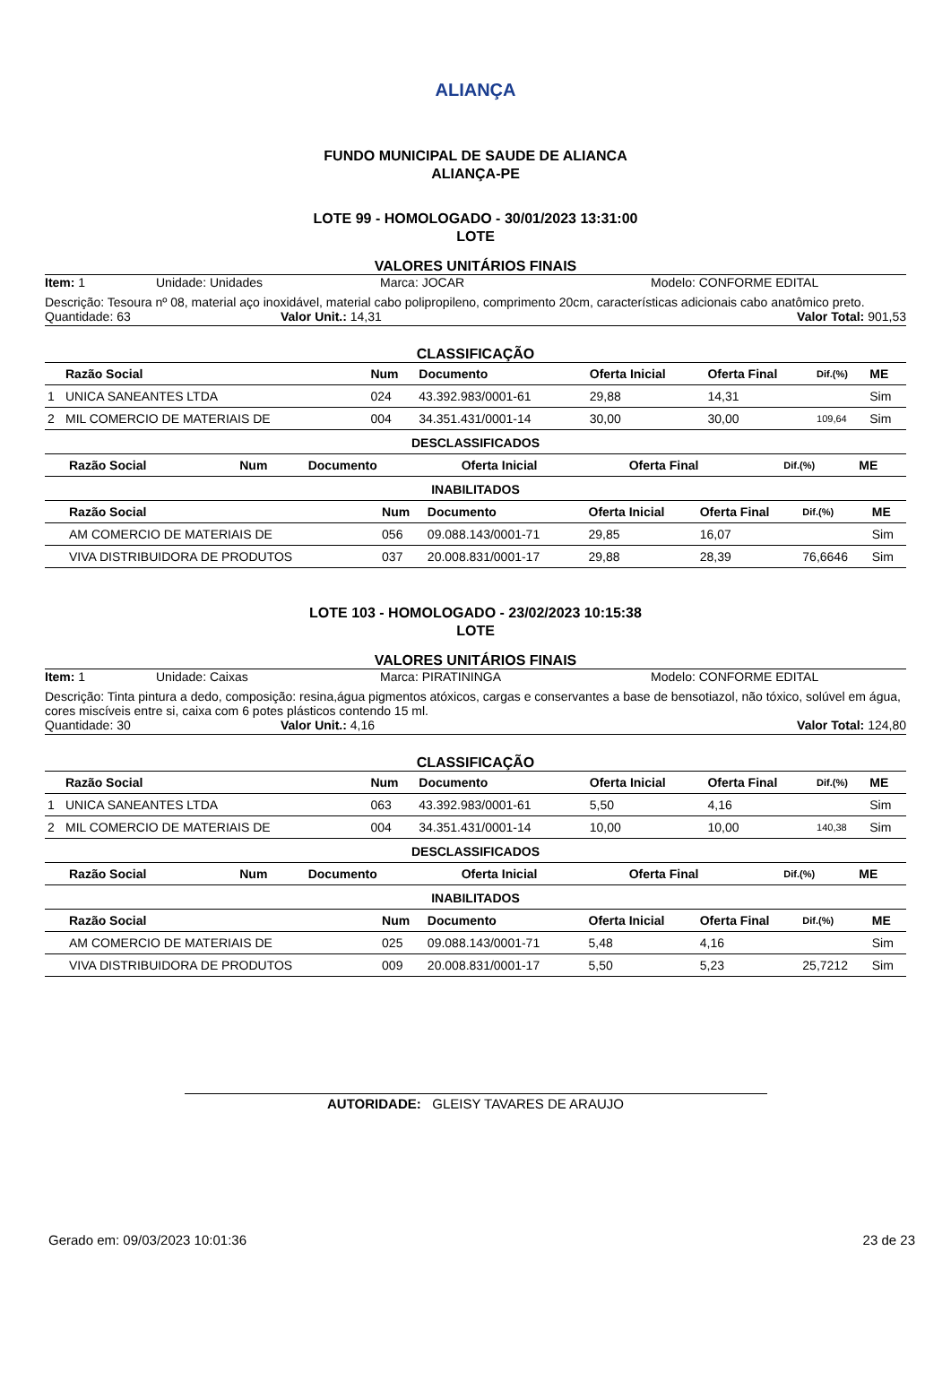ALIANÇA
FUNDO MUNICIPAL DE SAUDE DE ALIANCA
ALIANÇA-PE
LOTE 99 - HOMOLOGADO - 30/01/2023 13:31:00
LOTE
VALORES UNITÁRIOS FINAIS
Item: 1 Unidade: Unidades Marca: JOCAR Modelo: CONFORME EDITAL
Descrição: Tesoura nº 08, material aço inoxidável, material cabo polipropileno, comprimento 20cm, características adicionais cabo anatômico preto.
Quantidade: 63 Valor Unit.: 14,31 Valor Total: 901,53
CLASSIFICAÇÃO
| | Razão Social | Num | Documento | Oferta Inicial | Oferta Final | Dif.(%) | ME |
| --- | --- | --- | --- | --- | --- | --- | --- |
| 1 | UNICA SANEANTES LTDA | 024 | 43.392.983/0001-61 | 29,88 | 14,31 | | Sim |
| 2 | MIL COMERCIO DE MATERIAIS DE | 004 | 34.351.431/0001-14 | 30,00 | 30,00 | 109,64 | Sim |
DESCLASSIFICADOS
| | Razão Social | Num | Documento | Oferta Inicial | Oferta Final | Dif.(%) | ME |
| --- | --- | --- | --- | --- | --- | --- | --- |
INABILITADOS
| | Razão Social | Num | Documento | Oferta Inicial | Oferta Final | Dif.(%) | ME |
| --- | --- | --- | --- | --- | --- | --- | --- |
| | AM COMERCIO DE MATERIAIS DE | 056 | 09.088.143/0001-71 | 29,85 | 16,07 | | Sim |
| | VIVA DISTRIBUIDORA DE PRODUTOS | 037 | 20.008.831/0001-17 | 29,88 | 28,39 | 76,6646 | Sim |
LOTE 103 - HOMOLOGADO - 23/02/2023 10:15:38
LOTE
VALORES UNITÁRIOS FINAIS
Item: 1 Unidade: Caixas Marca: PIRATININGA Modelo: CONFORME EDITAL
Descrição: Tinta pintura a dedo, composição: resina,água pigmentos atóxicos, cargas e conservantes a base de bensotiazol, não tóxico, solúvel em água, cores miscíveis entre si, caixa com 6 potes plásticos contendo 15 ml.
Quantidade: 30 Valor Unit.: 4,16 Valor Total: 124,80
CLASSIFICAÇÃO
| | Razão Social | Num | Documento | Oferta Inicial | Oferta Final | Dif.(%) | ME |
| --- | --- | --- | --- | --- | --- | --- | --- |
| 1 | UNICA SANEANTES LTDA | 063 | 43.392.983/0001-61 | 5,50 | 4,16 | | Sim |
| 2 | MIL COMERCIO DE MATERIAIS DE | 004 | 34.351.431/0001-14 | 10,00 | 10,00 | 140,38 | Sim |
DESCLASSIFICADOS
| | Razão Social | Num | Documento | Oferta Inicial | Oferta Final | Dif.(%) | ME |
| --- | --- | --- | --- | --- | --- | --- | --- |
INABILITADOS
| | Razão Social | Num | Documento | Oferta Inicial | Oferta Final | Dif.(%) | ME |
| --- | --- | --- | --- | --- | --- | --- | --- |
| | AM COMERCIO DE MATERIAIS DE | 025 | 09.088.143/0001-71 | 5,48 | 4,16 | | Sim |
| | VIVA DISTRIBUIDORA DE PRODUTOS | 009 | 20.008.831/0001-17 | 5,50 | 5,23 | 25,7212 | Sim |
AUTORIDADE: GLEISY TAVARES DE ARAUJO
Gerado em: 09/03/2023 10:01:36 23 de 23